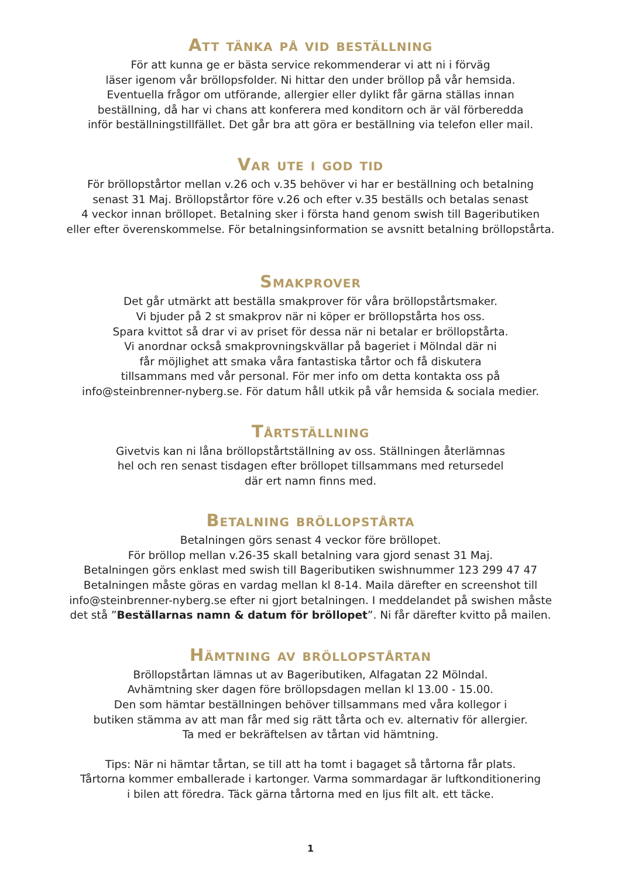Att tänka på vid beställning
För att kunna ge er bästa service rekommenderar vi att ni i förväg
läser igenom vår bröllopsfolder. Ni hittar den under bröllop på vår hemsida.
Eventuella frågor om utförande, allergier eller dylikt får gärna ställas innan
beställning, då har vi chans att konferera med konditorn och är väl förberedda
inför beställningstillfället. Det går bra att göra er beställning via telefon eller mail.
Var ute i god tid
För bröllopstårtor mellan v.26 och v.35 behöver vi har er beställning och betalning
senast 31 Maj. Bröllopstårtor före v.26 och efter v.35 beställs och betalas senast
4 veckor innan bröllopet. Betalning sker i första hand genom swish till Bageributiken
eller efter överenskommelse. För betalningsinformation se avsnitt betalning bröllopstårta.
Smakprover
Det går utmärkt att beställa smakprover för våra bröllopstårtsmaker.
Vi bjuder på 2 st smakprov när ni köper er bröllopstårta hos oss.
Spara kvittot så drar vi av priset för dessa när ni betalar er bröllopstårta.
Vi anordnar också smakprovningskvällar på bageriet i Mölndal där ni
får möjlighet att smaka våra fantastiska tårtor och få diskutera
tillsammans med vår personal. För mer info om detta kontakta oss på
info@steinbrenner-nyberg.se. För datum håll utkik på vår hemsida & sociala medier.
Tårtställning
Givetvis kan ni låna bröllopstårtställning av oss. Ställningen återlämnas
hel och ren senast tisdagen efter bröllopet tillsammans med retursedel
där ert namn finns med.
Betalning bröllopstårta
Betalningen görs senast 4 veckor före bröllopet.
För bröllop mellan v.26-35 skall betalning vara gjord senast 31 Maj.
Betalningen görs enklast med swish till Bageributiken swishnummer 123 299 47 47
Betalningen måste göras en vardag mellan kl 8-14. Maila därefter en screenshot till
info@steinbrenner-nyberg.se efter ni gjort betalningen. I meddelandet på swishen måste
det stå ”Beställarnas namn & datum för bröllopet”. Ni får därefter kvitto på mailen.
Hämtning av bröllopstårtan
Bröllopstårtan lämnas ut av Bageributiken, Alfagatan 22 Mölndal.
Avhämtning sker dagen före bröllopsdagen mellan kl 13.00 - 15.00.
Den som hämtar beställningen behöver tillsammans med våra kollegor i
butiken stämma av att man får med sig rätt tårta och ev. alternativ för allergier.
Ta med er bekräftelsen av tårtan vid hämtning.
Tips: När ni hämtar tårtan, se till att ha tomt i bagaget så tårtorna får plats.
Tårtorna kommer emballerade i kartonger. Varma sommardagar är luftkonditionering
i bilen att föredra. Täck gärna tårtorna med en ljus filt alt. ett täcke.
1